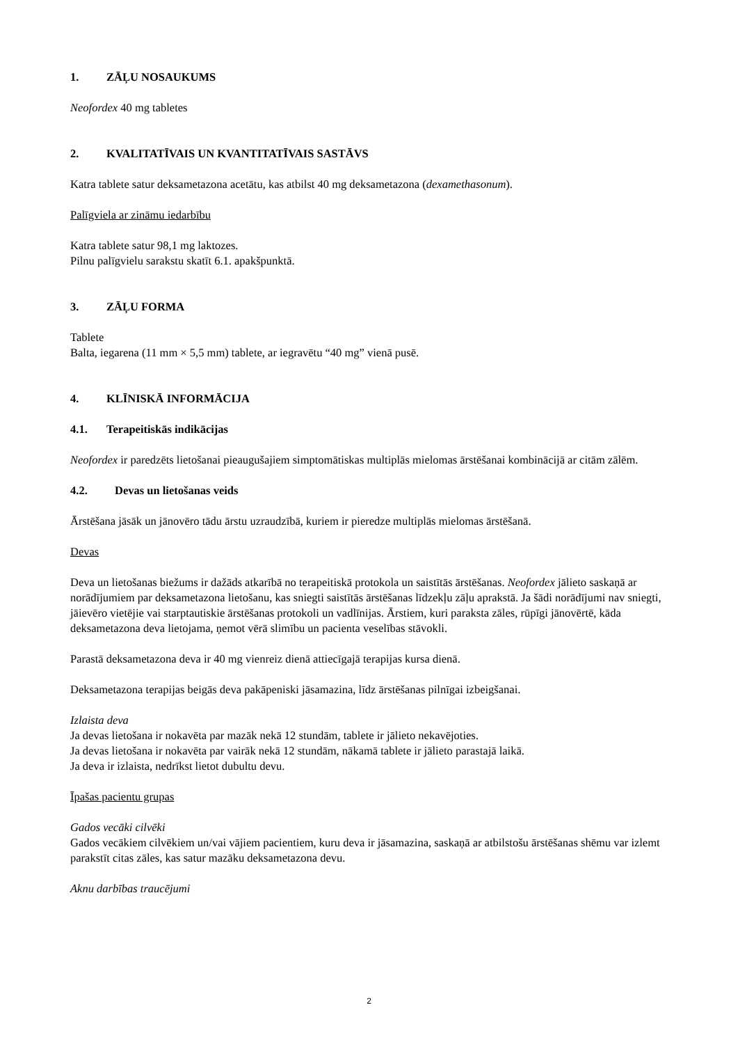1. ZĀĻU NOSAUKUMS
Neofordex 40 mg tabletes
2. KVALITATĪVAIS UN KVANTITATĪVAIS SASTĀVS
Katra tablete satur deksametazona acetātu, kas atbilst 40 mg deksametazona (dexamethasonum).
Palīgviela ar zināmu iedarbību
Katra tablete satur 98,1 mg laktozes.
Pilnu palīgvielu sarakstu skatīt 6.1. apakšpunktā.
3. ZĀĻU FORMA
Tablete
Balta, iegarena (11 mm × 5,5 mm) tablete, ar iegravētu “40 mg” vienā pusē.
4. KLĪNISKĀ INFORMĀCIJA
4.1. Terapeitiskās indikācijas
Neofordex ir paredzēts lietošanai pieaugušajiem simptomātiskas multiplās mielomas ārstēšanai kombinācijā ar citām zālēm.
4.2. Devas un lietošanas veids
Ārstēšana jāsāk un jānovēro tādu ārstu uzraudzībā, kuriem ir pieredze multiplās mielomas ārstēšanā.
Devas
Deva un lietošanas biežums ir dažāds atkarībā no terapeitiskā protokola un saistītās ārstēšanas. Neofordex jālieto saskaņā ar norādījumiem par deksametazona lietošanu, kas sniegti saistītās ārstēšanas līdzekļu zāļu aprakstā. Ja šādi norādījumi nav sniegti, jāievēro vietējie vai starptautiskie ārstēšanas protokoli un vadlīnijas. Ārstiem, kuri paraksta zāles, rūpīgi jānovērtē, kāda deksametazona deva lietojama, ņemot vērā slimību un pacienta veselības stāvokli.
Parastā deksametazona deva ir 40 mg vienreiz dienā attiecīgajā terapijas kursa dienā.
Deksametazona terapijas beigās deva pakāpeniski jāsamazina, līdz ārstēšanas pilnīgai izbeigšanai.
Izlaista deva
Ja devas lietošana ir nokavēta par mazāk nekā 12 stundām, tablete ir jālieto nekavējoties.
Ja devas lietošana ir nokavēta par vairāk nekā 12 stundām, nākamā tablete ir jālieto parastajā laikā.
Ja deva ir izlaista, nedrīkst lietot dubultu devu.
Īpašas pacientu grupas
Gados vecāki cilvēki
Gados vecākiem cilvēkiem un/vai vājiem pacientiem, kuru deva ir jāsamazina, saskaņā ar atbilstošu ārstēšanas shēmu var izlemt parakstīt citas zāles, kas satur mazāku deksametazona devu.
Aknu darbības traucējumi
2